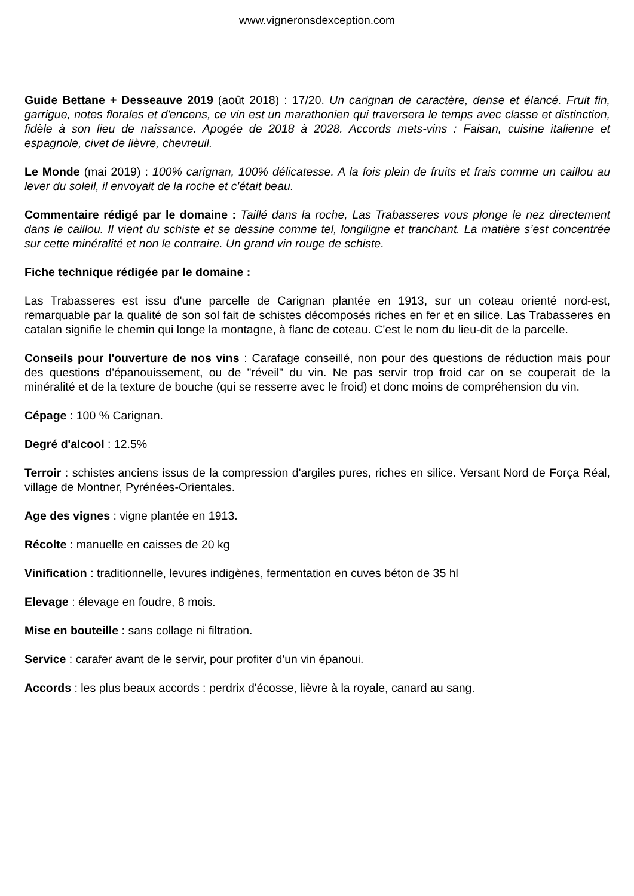www.vigneronsdexception.com
Guide Bettane + Desseauve 2019 (août 2018) : 17/20. Un carignan de caractère, dense et élancé. Fruit fin, garrigue, notes florales et d'encens, ce vin est un marathonien qui traversera le temps avec classe et distinction, fidèle à son lieu de naissance. Apogée de 2018 à 2028. Accords mets-vins : Faisan, cuisine italienne et espagnole, civet de lièvre, chevreuil.
Le Monde (mai 2019) : 100% carignan, 100% délicatesse. A la fois plein de fruits et frais comme un caillou au lever du soleil, il envoyait de la roche et c'était beau.
Commentaire rédigé par le domaine : Taillé dans la roche, Las Trabasseres vous plonge le nez directement dans le caillou. Il vient du schiste et se dessine comme tel, longiligne et tranchant. La matière s’est concentrée sur cette minéralité et non le contraire. Un grand vin rouge de schiste.
Fiche technique rédigée par le domaine :
Las Trabasseres est issu d'une parcelle de Carignan plantée en 1913, sur un coteau orienté nord-est, remarquable par la qualité de son sol fait de schistes décomposés riches en fer et en silice. Las Trabasseres en catalan signifie le chemin qui longe la montagne, à flanc de coteau. C'est le nom du lieu-dit de la parcelle.
Conseils pour l'ouverture de nos vins : Carafage conseillé, non pour des questions de réduction mais pour des questions d'épanouissement, ou de "réveil" du vin. Ne pas servir trop froid car on se couperait de la minéralité et de la texture de bouche (qui se resserre avec le froid) et donc moins de compréhension du vin.
Cépage : 100 % Carignan.
Degré d'alcool : 12.5%
Terroir : schistes anciens issus de la compression d'argiles pures, riches en silice. Versant Nord de Força Réal, village de Montner, Pyrénées-Orientales.
Age des vignes : vigne plantée en 1913.
Récolte : manuelle en caisses de 20 kg
Vinification : traditionnelle, levures indigènes, fermentation en cuves béton de 35 hl
Elevage : élevage en foudre, 8 mois.
Mise en bouteille : sans collage ni filtration.
Service : carafer avant de le servir, pour profiter d'un vin épanoui.
Accords : les plus beaux accords : perdrix d'écosse, lièvre à la royale, canard au sang.